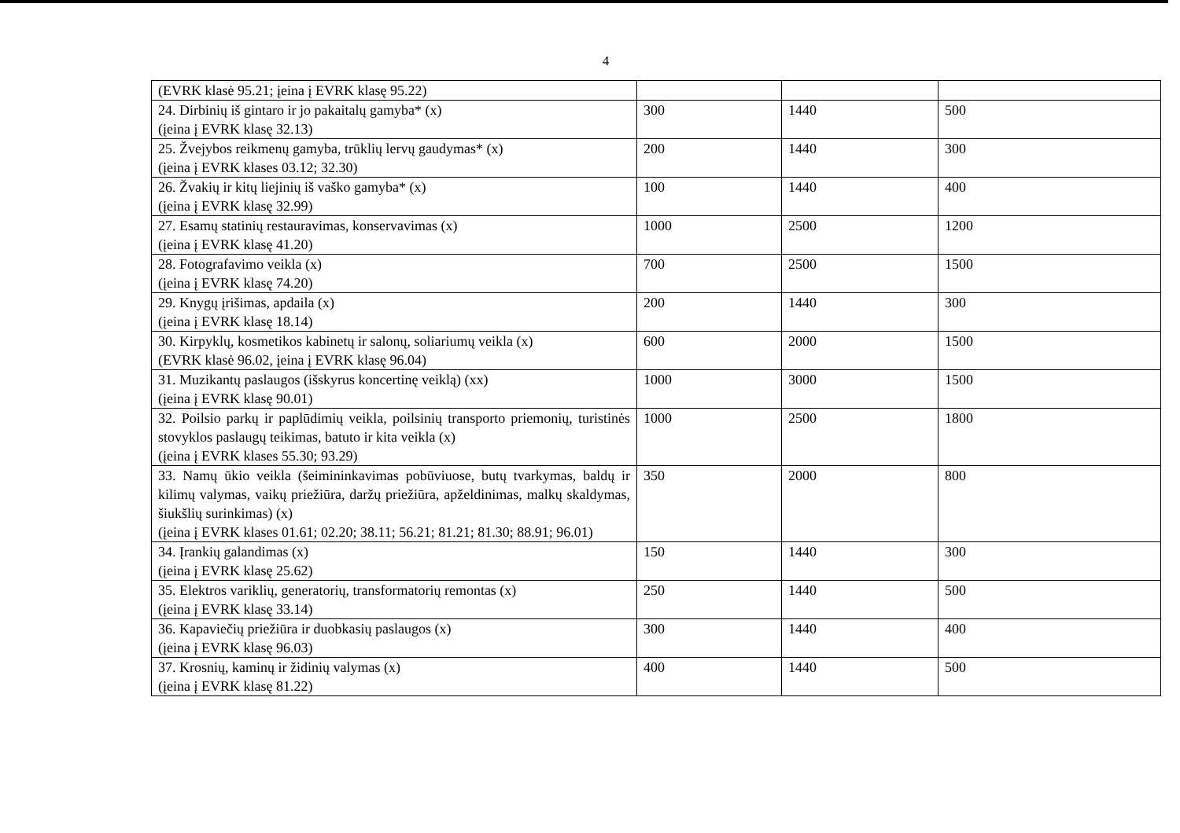4
| (EVRK klasė 95.21; įeina į EVRK klasę 95.22) | | | |
| 24. Dirbinių iš gintaro ir jo pakaitalų gamyba* (x) (įeina į EVRK klasę 32.13) | 300 | 1440 | 500 |
| 25. Žvejybos reikmenų gamyba, trūklių lervų gaudymas* (x) (įeina į EVRK klases 03.12; 32.30) | 200 | 1440 | 300 |
| 26. Žvakių ir kitų liejinių iš vaško gamyba* (x) (įeina į EVRK klasę 32.99) | 100 | 1440 | 400 |
| 27. Esamų statinių restauravimas, konservavimas (x) (įeina į EVRK klasę 41.20) | 1000 | 2500 | 1200 |
| 28. Fotografavimo veikla (x) (įeina į EVRK klasę 74.20) | 700 | 2500 | 1500 |
| 29. Knygų įrišimas, apdaila (x) (įeina į EVRK klasę 18.14) | 200 | 1440 | 300 |
| 30. Kirpyklų, kosmetikos kabinetų ir salonų, soliariumų veikla (x) (EVRK klasė 96.02, įeina į EVRK klasę 96.04) | 600 | 2000 | 1500 |
| 31. Muzikantų paslaugos (išskyrus koncertinę veiklą) (xx) (įeina į EVRK klasę 90.01) | 1000 | 3000 | 1500 |
| 32. Poilsio parkų ir paplūdimių veikla, poilsinių transporto priemonių, turistinės stovyklos paslaugų teikimas, batuto ir kita veikla (x) (įeina į EVRK klases 55.30; 93.29) | 1000 | 2500 | 1800 |
| 33. Namų ūkio veikla (šeimininkavimas pobūviuose, butų tvarkymas, baldų ir kilimų valymas, vaikų priežiūra, daržų priežiūra, apželdinimas, malkų skaldymas, šiukšlių surinkimas) (x) (įeina į EVRK klases 01.61; 02.20; 38.11; 56.21; 81.21; 81.30; 88.91; 96.01) | 350 | 2000 | 800 |
| 34. Įrankių galandimas (x) (įeina į EVRK klasę 25.62) | 150 | 1440 | 300 |
| 35. Elektros variklių, generatorių, transformatorių remontas (x) (įeina į EVRK klasę 33.14) | 250 | 1440 | 500 |
| 36. Kapaviečių priežiūra ir duobkasių paslaugos (x) (įeina į EVRK klasę 96.03) | 300 | 1440 | 400 |
| 37. Krosnių, kaminų ir židinių valymas (x) (įeina į EVRK klasę 81.22) | 400 | 1440 | 500 |